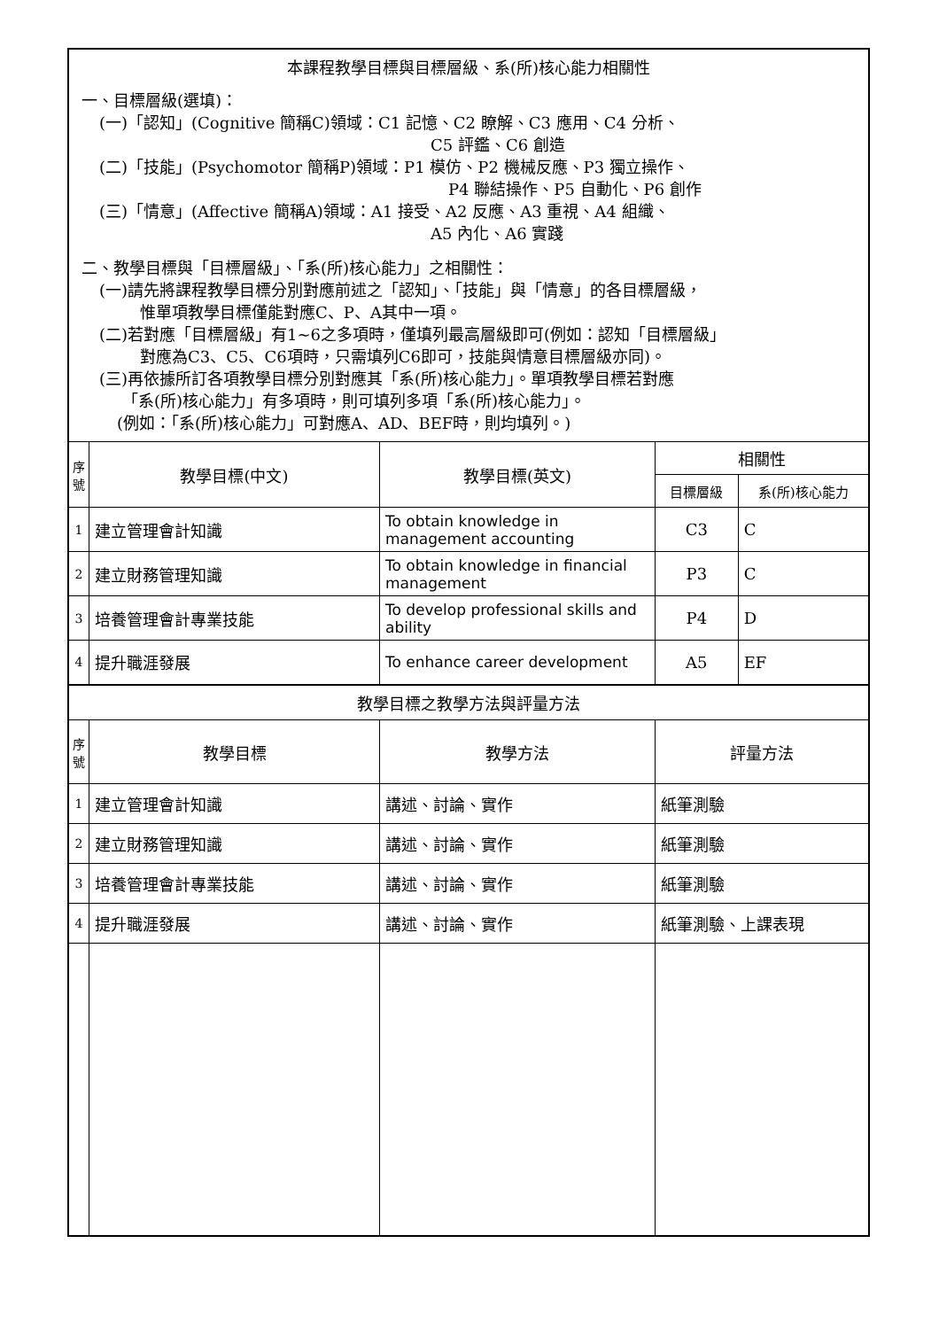| 本課程教學目標與目標層級、系(所)核心能力相關性 一、目標層級(選填)： (一)「認知」(Cognitive 簡稱C)領域：C1 記憶、C2 瞭解、C3 應用、C4 分析、 C5 評鑑、C6 創造 (二)「技能」(Psychomotor 簡稱P)領域：P1 模仿、P2 機械反應、P3 獨立操作、 P4 聯結操作、P5 自動化、P6 創作 (三)「情意」(Affective 簡稱A)領域：A1 接受、A2 反應、A3 重視、A4 組織、 A5 內化、A6 實踐 二、教學目標與「目標層級」、「系(所)核心能力」之相關性： (一)請先將課程教學目標分別對應前述之「認知」、「技能」與「情意」的各目標層級， 惟單項教學目標僅能對應C、P、A其中一項。 (二)若對應「目標層級」有1~6之多項時，僅填列最高層級即可(例如：認知「目標層級」 對應為C3、C5、C6項時，只需填列C6即可，技能與情意目標層級亦同)。 (三)再依據所訂各項教學目標分別對應其「系(所)核心能力」。單項教學目標若對應 「系(所)核心能力」有多項時，則可填列多項「系(所)核心能力」。 (例如：「系(所)核心能力」可對應A、AD、BEF時，則均填列。) | | | | |
| 序 號 | 教學目標(中文) | 教學目標(英文) | 相關性 | |
| | | | 目標層級 | 系(所)核心能力 |
| 1 | 建立管理會計知識 | To obtain knowledge in management accounting | C3 | C |
| 2 | 建立財務管理知識 | To obtain knowledge in financial management | P3 | C |
| 3 | 培養管理會計專業技能 | To develop professional skills and ability | P4 | D |
| 4 | 提升職涯發展 | To enhance career development | A5 | EF |
| 教學目標之教學方法與評量方法 | | | | |
| 序 號 | 教學目標 | 教學方法 | 評量方法 | |
| 1 | 建立管理會計知識 | 講述、討論、實作 | 紙筆測驗 | |
| 2 | 建立財務管理知識 | 講述、討論、實作 | 紙筆測驗 | |
| 3 | 培養管理會計專業技能 | 講述、討論、實作 | 紙筆測驗 | |
| 4 | 提升職涯發展 | 講述、討論、實作 | 紙筆測驗、上課表現 | |